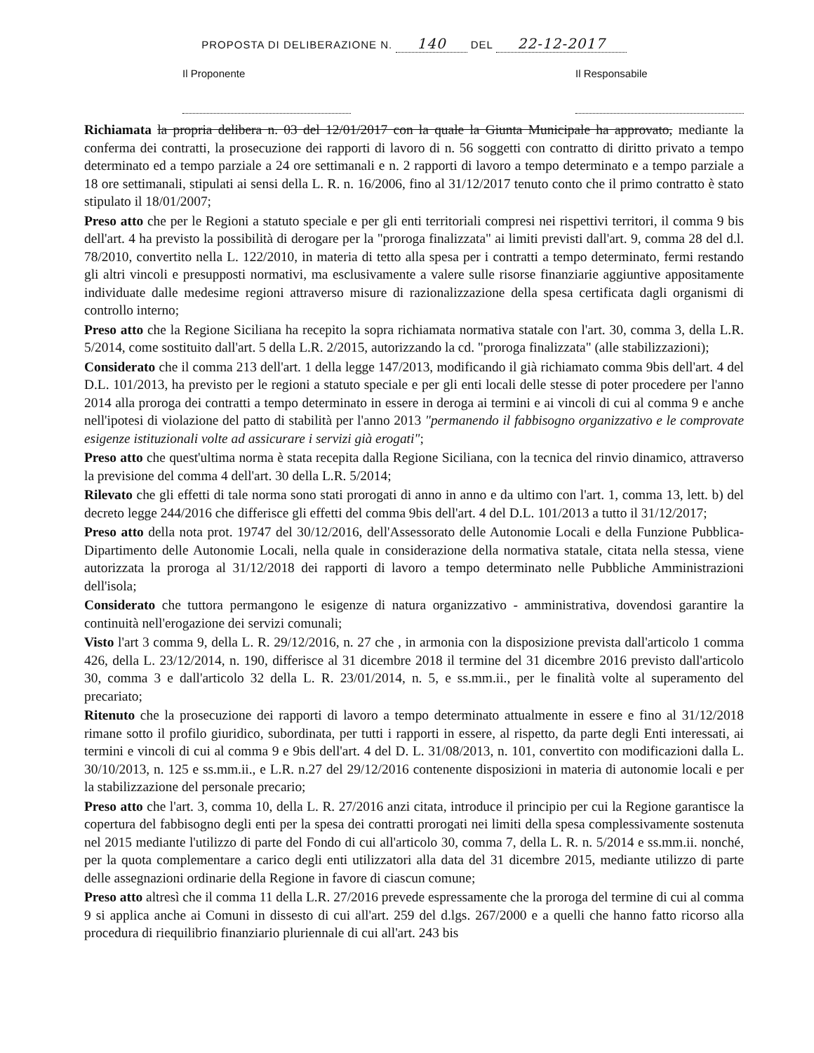PROPOSTA DI DELIBERAZIONE N. 140 DEL 22-12-2017
Il Proponente Il Responsabile
Richiamata la propria delibera n. 03 del 12/01/2017 con la quale la Giunta Municipale ha approvato, mediante la conferma dei contratti, la prosecuzione dei rapporti di lavoro di n. 56 soggetti con contratto di diritto privato a tempo determinato ed a tempo parziale a 24 ore settimanali e n. 2 rapporti di lavoro a tempo determinato e a tempo parziale a 18 ore settimanali, stipulati ai sensi della L. R. n. 16/2006, fino al 31/12/2017 tenuto conto che il primo contratto è stato stipulato il 18/01/2007;
Preso atto che per le Regioni a statuto speciale e per gli enti territoriali compresi nei rispettivi territori, il comma 9 bis dell'art. 4 ha previsto la possibilità di derogare per la "proroga finalizzata" ai limiti previsti dall'art. 9, comma 28 del d.l. 78/2010, convertito nella L. 122/2010, in materia di tetto alla spesa per i contratti a tempo determinato, fermi restando gli altri vincoli e presupposti normativi, ma esclusivamente a valere sulle risorse finanziarie aggiuntive appositamente individuate dalle medesime regioni attraverso misure di razionalizzazione della spesa certificata dagli organismi di controllo interno;
Preso atto che la Regione Siciliana ha recepito la sopra richiamata normativa statale con l'art. 30, comma 3, della L.R. 5/2014, come sostituito dall'art. 5 della L.R. 2/2015, autorizzando la cd. "proroga finalizzata" (alle stabilizzazioni);
Considerato che il comma 213 dell'art. 1 della legge 147/2013, modificando il già richiamato comma 9bis dell'art. 4 del D.L. 101/2013, ha previsto per le regioni a statuto speciale e per gli enti locali delle stesse di poter procedere per l'anno 2014 alla proroga dei contratti a tempo determinato in essere in deroga ai termini e ai vincoli di cui al comma 9 e anche nell'ipotesi di violazione del patto di stabilità per l'anno 2013 "permanendo il fabbisogno organizzativo e le comprovate esigenze istituzionali volte ad assicurare i servizi già erogati";
Preso atto che quest'ultima norma è stata recepita dalla Regione Siciliana, con la tecnica del rinvio dinamico, attraverso la previsione del comma 4 dell'art. 30 della L.R. 5/2014;
Rilevato che gli effetti di tale norma sono stati prorogati di anno in anno e da ultimo con l'art. 1, comma 13, lett. b) del decreto legge 244/2016 che differisce gli effetti del comma 9bis dell'art. 4 del D.L. 101/2013 a tutto il 31/12/2017;
Preso atto della nota prot. 19747 del 30/12/2016, dell'Assessorato delle Autonomie Locali e della Funzione Pubblica- Dipartimento delle Autonomie Locali, nella quale in considerazione della normativa statale, citata nella stessa, viene autorizzata la proroga al 31/12/2018 dei rapporti di lavoro a tempo determinato nelle Pubbliche Amministrazioni dell'isola;
Considerato che tuttora permangono le esigenze di natura organizzativo - amministrativa, dovendosi garantire la continuità nell'erogazione dei servizi comunali;
Visto l'art 3 comma 9, della L. R. 29/12/2016, n. 27 che , in armonia con la disposizione prevista dall'articolo 1 comma 426, della L. 23/12/2014, n. 190, differisce al 31 dicembre 2018 il termine del 31 dicembre 2016 previsto dall'articolo 30, comma 3 e dall'articolo 32 della L. R. 23/01/2014, n. 5, e ss.mm.ii., per le finalità volte al superamento del precariato;
Ritenuto che la prosecuzione dei rapporti di lavoro a tempo determinato attualmente in essere e fino al 31/12/2018 rimane sotto il profilo giuridico, subordinata, per tutti i rapporti in essere, al rispetto, da parte degli Enti interessati, ai termini e vincoli di cui al comma 9 e 9bis dell'art. 4 del D. L. 31/08/2013, n. 101, convertito con modificazioni dalla L. 30/10/2013, n. 125 e ss.mm.ii., e L.R. n.27 del 29/12/2016 contenente disposizioni in materia di autonomie locali e per la stabilizzazione del personale precario;
Preso atto che l'art. 3, comma 10, della L. R. 27/2016 anzi citata, introduce il principio per cui la Regione garantisce la copertura del fabbisogno degli enti per la spesa dei contratti prorogati nei limiti della spesa complessivamente sostenuta nel 2015 mediante l'utilizzo di parte del Fondo di cui all'articolo 30, comma 7, della L. R. n. 5/2014 e ss.mm.ii. nonché, per la quota complementare a carico degli enti utilizzatori alla data del 31 dicembre 2015, mediante utilizzo di parte delle assegnazioni ordinarie della Regione in favore di ciascun comune;
Preso atto altresì che il comma 11 della L.R. 27/2016 prevede espressamente che la proroga del termine di cui al comma 9 si applica anche ai Comuni in dissesto di cui all'art. 259 del d.lgs. 267/2000 e a quelli che hanno fatto ricorso alla procedura di riequilibrio finanziario pluriennale di cui all'art. 243 bis